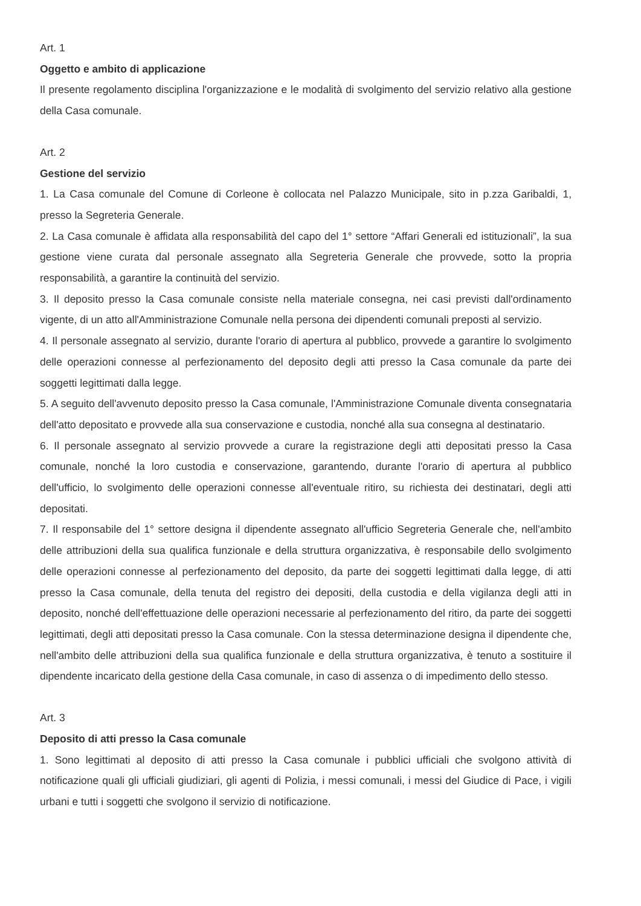Art. 1
Oggetto e ambito di applicazione
Il presente regolamento disciplina l'organizzazione e le modalità di svolgimento del servizio relativo alla gestione della Casa comunale.
Art. 2
Gestione del servizio
1. La Casa comunale del Comune di Corleone è collocata nel Palazzo Municipale, sito in p.zza Garibaldi, 1, presso la Segreteria Generale.
2. La Casa comunale è affidata alla responsabilità del capo del 1° settore “Affari Generali ed istituzionali”, la sua gestione viene curata dal personale assegnato alla Segreteria Generale che provvede, sotto la propria responsabilità, a garantire la continuità del servizio.
3. Il deposito presso la Casa comunale consiste nella materiale consegna, nei casi previsti dall'ordinamento vigente, di un atto all'Amministrazione Comunale nella persona dei dipendenti comunali preposti al servizio.
4. Il personale assegnato al servizio, durante l'orario di apertura al pubblico, provvede a garantire lo svolgimento delle operazioni connesse al perfezionamento del deposito degli atti presso la Casa comunale da parte dei soggetti legittimati dalla legge.
5. A seguito dell'avvenuto deposito presso la Casa comunale, l'Amministrazione Comunale diventa consegnataria dell'atto depositato e provvede alla sua conservazione e custodia, nonché alla sua consegna al destinatario.
6. Il personale assegnato al servizio provvede a curare la registrazione degli atti depositati presso la Casa comunale, nonché la loro custodia e conservazione, garantendo, durante l'orario di apertura al pubblico dell'ufficio, lo svolgimento delle operazioni connesse all'eventuale ritiro, su richiesta dei destinatari, degli atti depositati.
7. Il responsabile del 1° settore designa il dipendente assegnato all'ufficio Segreteria Generale che, nell'ambito delle attribuzioni della sua qualifica funzionale e della struttura organizzativa, è responsabile dello svolgimento delle operazioni connesse al perfezionamento del deposito, da parte dei soggetti legittimati dalla legge, di atti presso la Casa comunale, della tenuta del registro dei depositi, della custodia e della vigilanza degli atti in deposito, nonché dell'effettuazione delle operazioni necessarie al perfezionamento del ritiro, da parte dei soggetti legittimati, degli atti depositati presso la Casa comunale. Con la stessa determinazione designa il dipendente che, nell'ambito delle attribuzioni della sua qualifica funzionale e della struttura organizzativa, è tenuto a sostituire il dipendente incaricato della gestione della Casa comunale, in caso di assenza o di impedimento dello stesso.
Art. 3
Deposito di atti presso la Casa comunale
1. Sono legittimati al deposito di atti presso la Casa comunale i pubblici ufficiali che svolgono attività di notificazione quali gli ufficiali giudiziari, gli agenti di Polizia, i messi comunali, i messi del Giudice di Pace, i vigili urbani e tutti i soggetti che svolgono il servizio di notificazione.